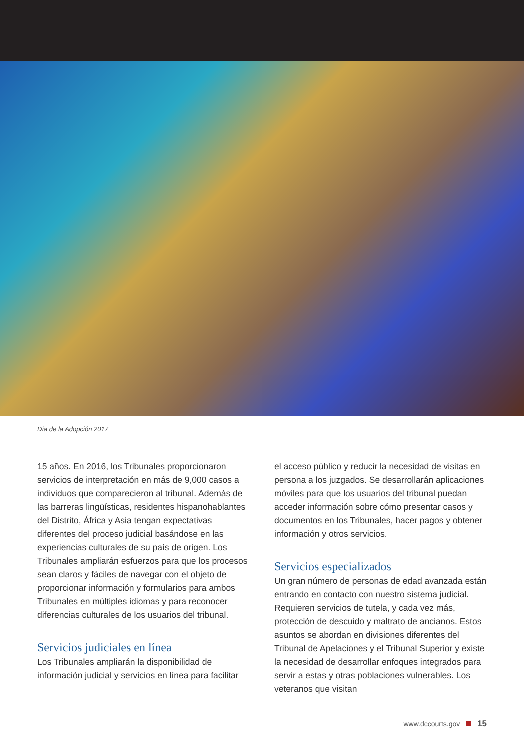Día de la Adopción 2017
15 años. En 2016, los Tribunales proporcionaron servicios de interpretación en más de 9,000 casos a individuos que comparecieron al tribunal. Además de las barreras lingüísticas, residentes hispanohablantes del Distrito, África y Asia tengan expectativas diferentes del proceso judicial basándose en las experiencias culturales de su país de origen. Los Tribunales ampliarán esfuerzos para que los procesos sean claros y fáciles de navegar con el objeto de proporcionar información y formularios para ambos Tribunales en múltiples idiomas y para reconocer diferencias culturales de los usuarios del tribunal.
Servicios judiciales en línea
Los Tribunales ampliarán la disponibilidad de información judicial y servicios en línea para facilitar
el acceso público y reducir la necesidad de visitas en persona a los juzgados. Se desarrollarán aplicaciones móviles para que los usuarios del tribunal puedan acceder información sobre cómo presentar casos y documentos en los Tribunales, hacer pagos y obtener información y otros servicios.
Servicios especializados
Un gran número de personas de edad avanzada están entrando en contacto con nuestro sistema judicial. Requieren servicios de tutela, y cada vez más, protección de descuido y maltrato de ancianos. Estos asuntos se abordan en divisiones diferentes del Tribunal de Apelaciones y el Tribunal Superior y existe la necesidad de desarrollar enfoques integrados para servir a estas y otras poblaciones vulnerables. Los veteranos que visitan
www.dccourts.gov 15